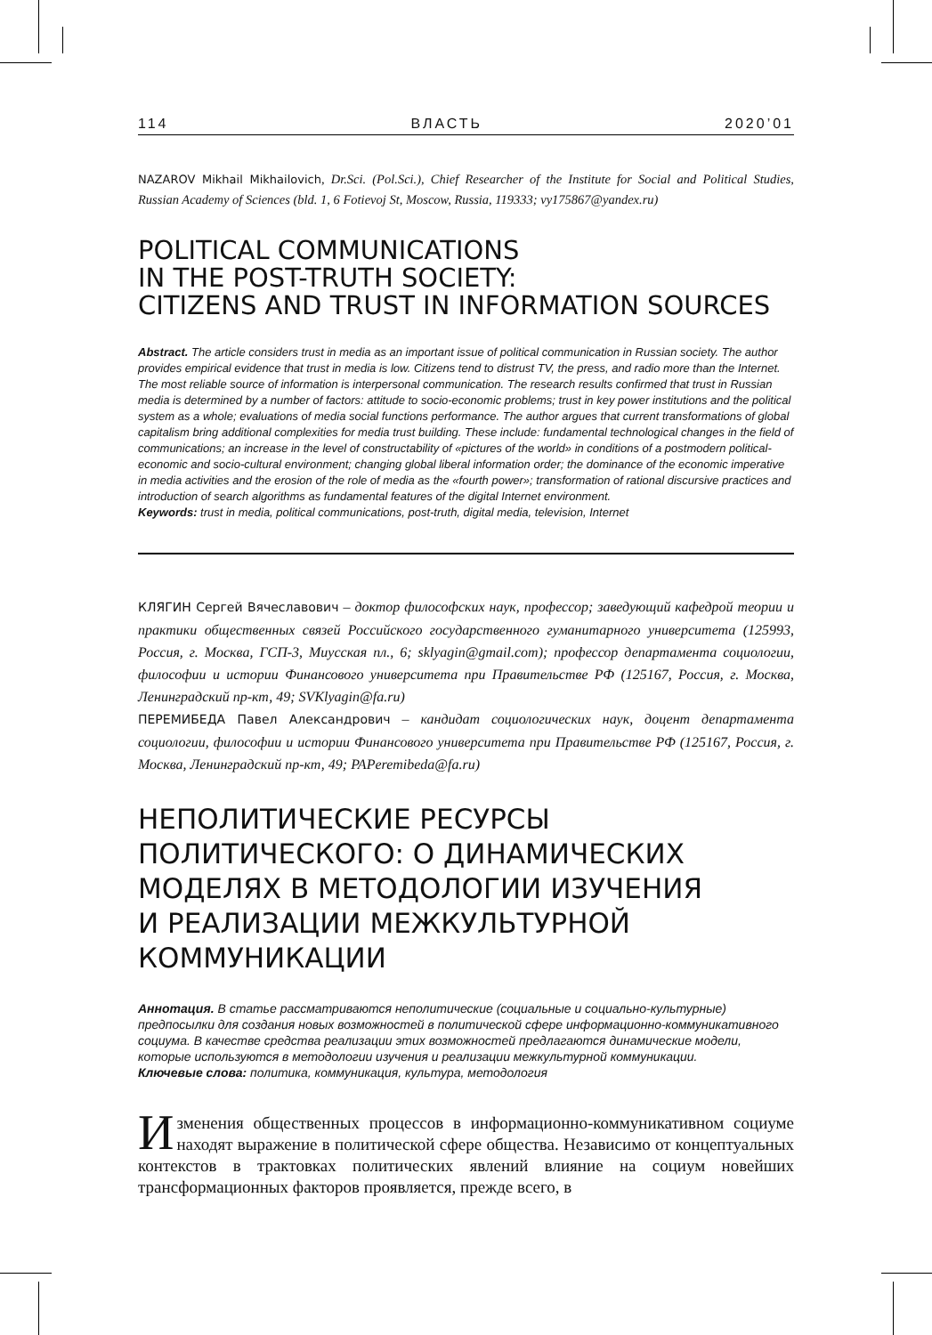114 ВЛАСТЬ 2020’01
NAZAROV Mikhail Mikhailovich, Dr.Sci. (Pol.Sci.), Chief Researcher of the Institute for Social and Political Studies, Russian Academy of Sciences (bld. 1, 6 Fotievoj St, Moscow, Russia, 119333; vy175867@yandex.ru)
POLITICAL COMMUNICATIONS
IN THE POST-TRUTH SOCIETY:
CITIZENS AND TRUST IN INFORMATION SOURCES
Abstract. The article considers trust in media as an important issue of political communication in Russian society. The author provides empirical evidence that trust in media is low. Citizens tend to distrust TV, the press, and radio more than the Internet. The most reliable source of information is interpersonal communication. The research results confirmed that trust in Russian media is determined by a number of factors: attitude to socio-economic problems; trust in key power institutions and the political system as a whole; evaluations of media social functions performance. The author argues that current transformations of global capitalism bring additional complexities for media trust building. These include: fundamental technological changes in the field of communications; an increase in the level of constructability of «pictures of the world» in conditions of a postmodern political-economic and socio-cultural environment; changing global liberal information order; the dominance of the economic imperative in media activities and the erosion of the role of media as the «fourth power»; transformation of rational discursive practices and introduction of search algorithms as fundamental features of the digital Internet environment.
Keywords: trust in media, political communications, post-truth, digital media, television, Internet
КЛЯГИН Сергей Вячеславович – доктор философских наук, профессор; заведующий кафедрой теории и практики общественных связей Российского государственного гуманитарного университета (125993, Россия, г. Москва, ГСП-3, Миусская пл., 6; sklyagin@gmail.com); профессор департамента социологии, философии и истории Финансового университета при Правительстве РФ (125167, Россия, г. Москва, Ленинградский пр-кт, 49; SVKlyagin@fa.ru)
ПЕРЕМИБЕДА Павел Александрович – кандидат социологических наук, доцент департамента социологии, философии и истории Финансового университета при Правительстве РФ (125167, Россия, г. Москва, Ленинградский пр-кт, 49; PAPeremibeda@fa.ru)
НЕПОЛИТИЧЕСКИЕ РЕСУРСЫ
ПОЛИТИЧЕСКОГО: О ДИНАМИЧЕСКИХ
МОДЕЛЯХ В МЕТОДОЛОГИИ ИЗУЧЕНИЯ
И РЕАЛИЗАЦИИ МЕЖКУЛЬТУРНОЙ
КОММУНИКАЦИИ
Аннотация. В статье рассматриваются неполитические (социальные и социально-культурные) предпосылки для создания новых возможностей в политической сфере информационно-коммуникативного социума. В качестве средства реализации этих возможностей предлагаются динамические модели, которые используются в методологии изучения и реализации межкультурной коммуникации.
Ключевые слова: политика, коммуникация, культура, методология
Изменения общественных процессов в информационно-коммуникативном социуме находят выражение в политической сфере общества. Независимо от концептуальных контекстов в трактовках политических явлений влияние на социум новейших трансформационных факторов проявляется, прежде всего, в